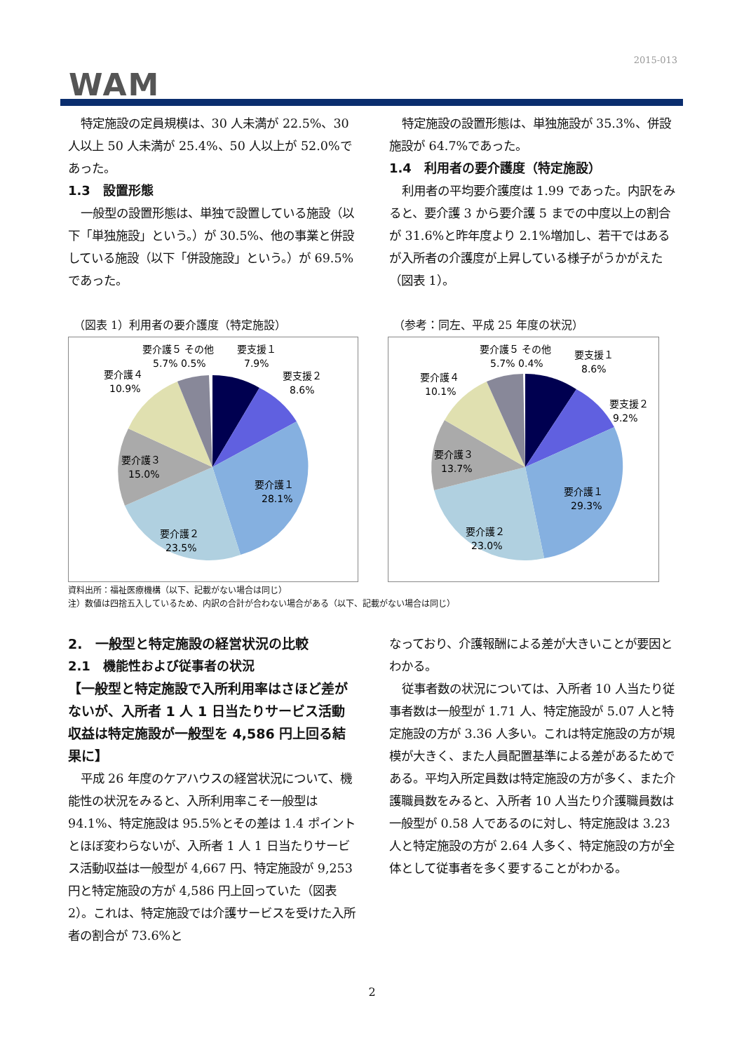2015-013
WAM
特定施設の定員規模は、30 人未満が 22.5%、30 人以上 50 人未満が 25.4%、50 人以上が 52.0%であった。
1.3　設置形態
一般型の設置形態は、単独で設置している施設（以下「単独施設」という。）が 30.5%、他の事業と併設している施設（以下「併設施設」という。）が 69.5%であった。
特定施設の設置形態は、単独施設が 35.3%、併設施設が 64.7%であった。
1.4　利用者の要介護度（特定施設）
利用者の平均要介護度は 1.99 であった。内訳をみると、要介護 3 から要介護 5 までの中度以上の割合が 31.6%と昨年度より 2.1%増加し、若干ではあるが入所者の介護度が上昇している様子がうかがえた（図表 1）。
（図表 1）利用者の要介護度（特定施設）
要介護５ その他
5.7% 0.5%
要支援１
7.9%
要支援２
8.6%
要介護４
10.9%
要介護３
15.0%
要介護１
28.1%
要介護２
23.5%
（参考：同左、平成 25 年度の状況）
要介護５ その他
5.7% 0.4%
要支援１
8.6%
要支援２
9.2%
要介護４
10.1%
要介護３
13.7%
要介護１
29.3%
要介護２
23.0%
資料出所：福祉医療機構（以下、記載がない場合は同じ）
注）数値は四捨五入しているため、内訳の合計が合わない場合がある（以下、記載がない場合は同じ）
2.　一般型と特定施設の経営状況の比較
2.1　機能性および従事者の状況
【一般型と特定施設で入所利用率はさほど差がないが、入所者 1 人 1 日当たりサービス活動収益は特定施設が一般型を 4,586 円上回る結果に】
平成 26 年度のケアハウスの経営状況について、機能性の状況をみると、入所利用率こそ一般型は 94.1%、特定施設は 95.5%とその差は 1.4 ポイントとほぼ変わらないが、入所者 1 人 1 日当たりサービス活動収益は一般型が 4,667 円、特定施設が 9,253 円と特定施設の方が 4,586 円上回っていた（図表 2）。これは、特定施設では介護サービスを受けた入所者の割合が 73.6%と
なっており、介護報酬による差が大きいことが要因とわかる。
従事者数の状況については、入所者 10 人当たり従事者数は一般型が 1.71 人、特定施設が 5.07 人と特定施設の方が 3.36 人多い。これは特定施設の方が規模が大きく、また人員配置基準による差があるためである。平均入所定員数は特定施設の方が多く、また介護職員数をみると、入所者 10 人当たり介護職員数は一般型が 0.58 人であるのに対し、特定施設は 3.23 人と特定施設の方が 2.64 人多く、特定施設の方が全体として従事者を多く要することがわかる。
2